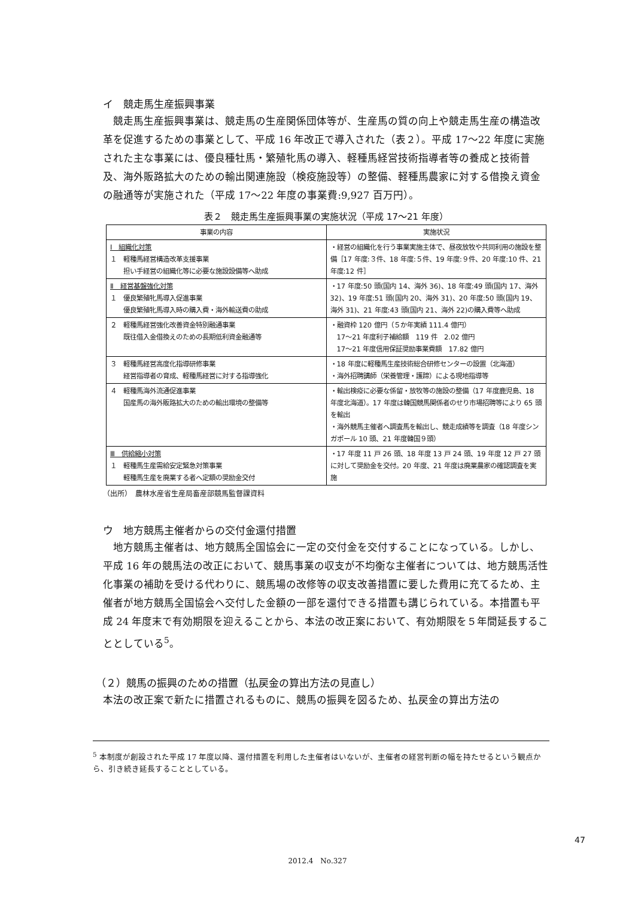イ　競走馬生産振興事業
競走馬生産振興事業は、競走馬の生産関係団体等が、生産馬の質の向上や競走馬生産の構造改革を促進するための事業として、平成 16 年改正で導入された（表２）。平成 17～22 年度に実施された主な事業には、優良種牡馬・繁殖牝馬の導入、軽種馬経営技術指導者等の養成と技術普及、海外販路拡大のための輸出関連施設（検疫施設等）の整備、軽種馬農家に対する借換え資金の融通等が実施された（平成 17～22 年度の事業費:9,927 百万円）。
表２　競走馬生産振興事業の実施状況（平成 17～21 年度）
| 事業の内容 | 実施状況 |
| --- | --- |
| Ⅰ 組織化対策 １ 軽種馬経営構造改革支援事業 担い手経営の組織化等に必要な施設設備等へ助成 | ・経営の組織化を行う事業実施主体で、昼夜放牧や共同利用の施設を整備［17 年度:３件、18 年度:５件、19 年度:９件、20 年度:10 件、21 年度:12 件］ |
| Ⅱ 経営基盤強化対策 １ 優良繁殖牝馬導入促進事業 優良繁殖牝馬導入時の購入費・海外輸送費の助成 | ・17 年度:50 頭(国内 14、海外 36)、18 年度:49 頭(国内 17、海外 32)、19 年度:51 頭(国内 20、海外 31)、20 年度:50 頭(国内 19、海外 31)、21 年度:43 頭(国内 21、海外 22)の購入費等へ助成 |
| ２ 軽種馬経営強化改善資金特別融通事業 既往借入金借換えのための長期低利資金融通等 | ・融資枠 120 億円（５か年実績 111.4 億円） 17～21 年度利子補給額 119 件 2.02 億円 17～21 年度信用保証奨励事業費額 17.82 億円 |
| ３ 軽種馬経営高度化指導研修事業 経営指導者の育成、軽種馬経営に対する指導強化 | ・18 年度に軽種馬生産技術総合研修センターの設置（北海道） ・海外招聘講師（栄養管理・護蹄）による現地指導等 |
| ４ 軽種馬海外流通促進事業 国産馬の海外販路拡大のための輸出環境の整備等 | ・輸出検疫に必要な係留・放牧等の施設の整備（17 年度鹿児島、18 年度北海道）。17 年度は韓国競馬関係者のせり市場招聘等により 65 頭を輸出 ・海外競馬主催者へ調査馬を輸出し、競走成績等を調査（18 年度シンガポール 10 頭、21 年度韓国９頭） |
| Ⅲ 供給縮小対策 １ 軽種馬生産需給安定緊急対策事業 軽種馬生産を廃業する者へ定額の奨励金交付 | ・17 年度 11 戸 26 頭、18 年度 13 戸 24 頭、19 年度 12 戸 27 頭に対して奨励金を交付。20 年度、21 年度は廃業農家の確認調査を実施 |
（出所）　農林水産省生産局畜産部競馬監督課資料
ウ　地方競馬主催者からの交付金還付措置
地方競馬主催者は、地方競馬全国協会に一定の交付金を交付することになっている。しかし、平成 16 年の競馬法の改正において、競馬事業の収支が不均衡な主催者については、地方競馬活性化事業の補助を受ける代わりに、競馬場の改修等の収支改善措置に要した費用に充てるため、主催者が地方競馬全国協会へ交付した金額の一部を還付できる措置も講じられている。本措置も平成 24 年度末で有効期限を迎えることから、本法の改正案において、有効期限を５年間延長することとしている<sup>5</sup>。
（２）競馬の振興のための措置（払戻金の算出方法の見直し）
本法の改正案で新たに措置されるものに、競馬の振興を図るため、払戻金の算出方法の
<sup>5</sup> 本制度が創設された平成 17 年度以降、還付措置を利用した主催者はいないが、主催者の経営判断の幅を持たせるという観点から、引き続き延長することとしている。
47
2012.4　No.327